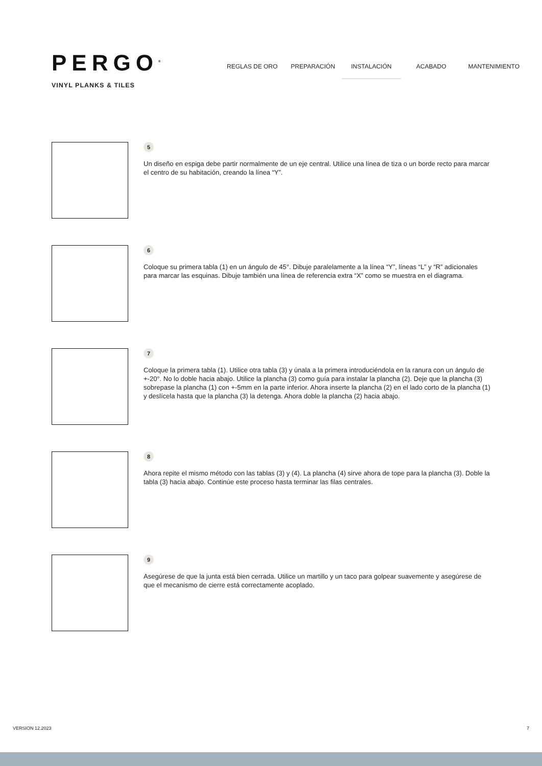PERGO<sup>®</sup>
VINYL PLANKS & TILES
REGLAS DE ORO PREPARACIÓN INSTALACIÓN ACABADO MANTENIMIENTO
5
Un diseño en espiga debe partir normalmente de un eje central. Utilice una línea de tiza o un borde recto para marcar el centro de su habitación, creando la línea “Y”.
6
Coloque su primera tabla (1) en un ángulo de 45°. Dibuje paralelamente a la línea “Y”, líneas “L” y “R” adicionales para marcar las esquinas. Dibuje también una línea de referencia extra “X” como se muestra en el diagrama.
7
Coloque la primera tabla (1). Utilice otra tabla (3) y únala a la primera introduciéndola en la ranura con un ángulo de +-20°. No lo doble hacia abajo. Utilice la plancha (3) como guía para instalar la plancha (2). Deje que la plancha (3) sobrepase la plancha (1) con +-5mm en la parte inferior. Ahora inserte la plancha (2) en el lado corto de la plancha (1) y deslícela hasta que la plancha (3) la detenga. Ahora doble la plancha (2) hacia abajo.
8
Ahora repite el mismo método con las tablas (3) y (4). La plancha (4) sirve ahora de tope para la plancha (3). Doble la tabla (3) hacia abajo. Continúe este proceso hasta terminar las filas centrales.
9
Asegúrese de que la junta está bien cerrada. Utilice un martillo y un taco para golpear suavemente y asegúrese de que el mecanismo de cierre está correctamente acoplado.
VERSION 12.2023 7